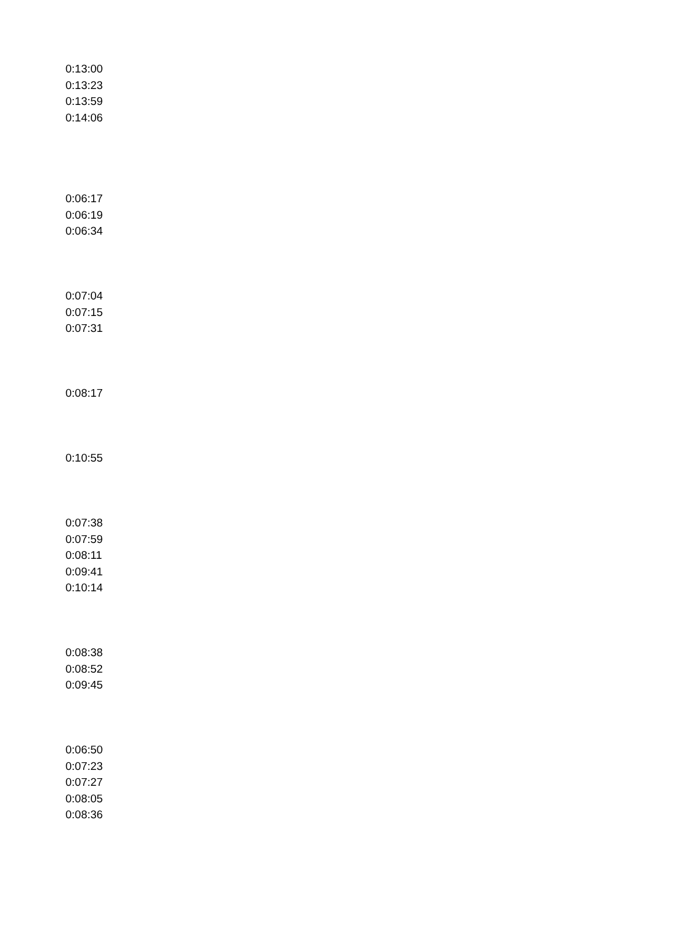| 0:13:00 |
| 0:13:23 |
| 0:13:59 |
| 0:14:06 |
| 0:06:17 |
| 0:06:19 |
| 0:06:34 |
| 0:07:04 |
| 0:07:15 |
| 0:07:31 |
| 0:08:17 |
| 0:10:55 |
| 0:07:38 |
| 0:07:59 |
| 0:08:11 |
| 0:09:41 |
| 0:10:14 |
| 0:08:38 |
| 0:08:52 |
| 0:09:45 |
| 0:06:50 |
| 0:07:23 |
| 0:07:27 |
| 0:08:05 |
| 0:08:36 |